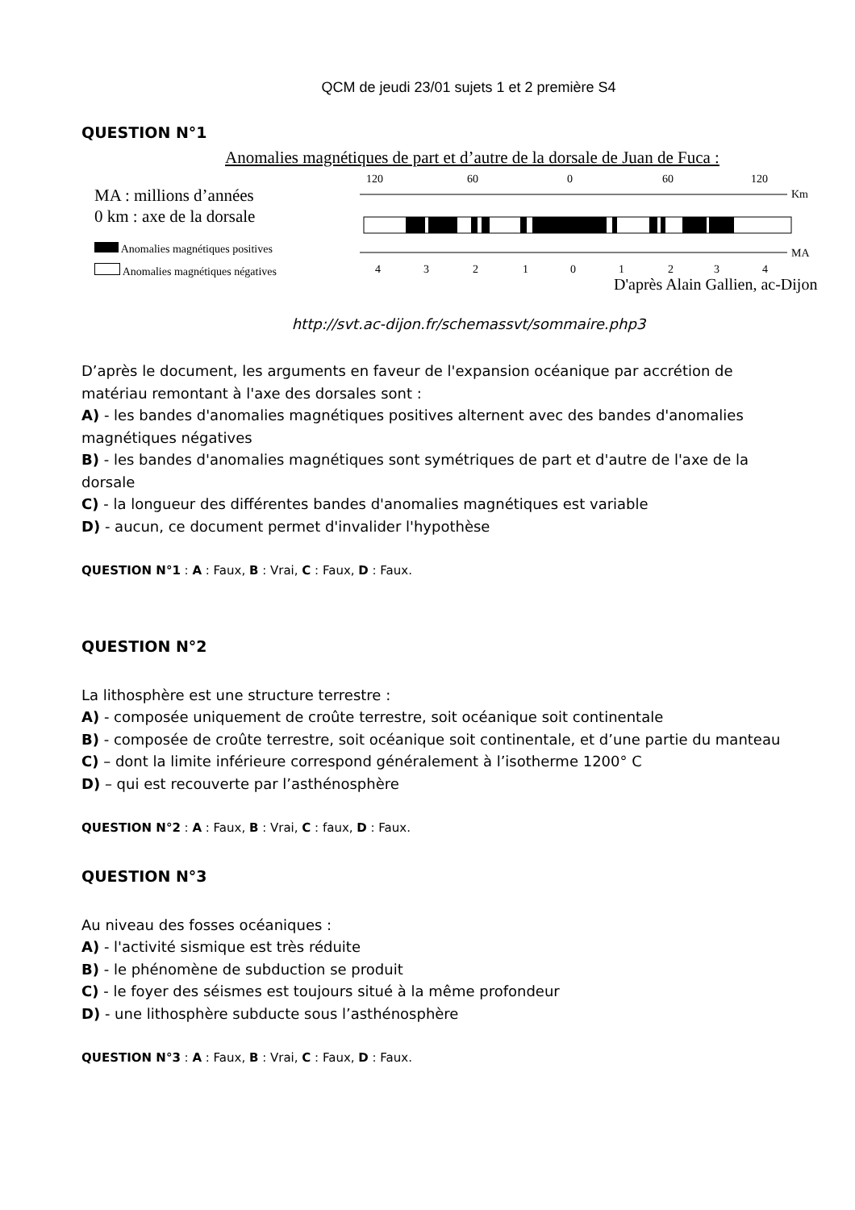QCM de jeudi 23/01 sujets 1 et 2 première S4
QUESTION N°1
Anomalies magnétiques de part et d’autre de la dorsale de Juan de Fuca :
MA : millions d’années
0 km : axe de la dorsale
Anomalies magnétiques positives
Anomalies magnétiques négatives
120
60
0
60
120
Km
MA
4
3
2
1
0
1
2
3
4
D'après Alain Gallien, ac-Dijon
http://svt.ac-dijon.fr/schemassvt/sommaire.php3
D’après le document, les arguments en faveur de l'expansion océanique par accrétion de matériau remontant à l'axe des dorsales sont :
A) - les bandes d'anomalies magnétiques positives alternent avec des bandes d'anomalies magnétiques négatives
B) - les bandes d'anomalies magnétiques sont symétriques de part et d'autre de l'axe de la dorsale
C) - la longueur des différentes bandes d'anomalies magnétiques est variable
D) - aucun, ce document permet d'invalider l'hypothèse
QUESTION N°1 : A : Faux, B : Vrai, C : Faux, D : Faux.
QUESTION N°2
La lithosphère est une structure terrestre :
A) - composée uniquement de croûte terrestre, soit océanique soit continentale
B) - composée de croûte terrestre, soit océanique soit continentale, et d’une partie du manteau
C) – dont la limite inférieure correspond généralement à l’isotherme 1200° C
D) – qui est recouverte par l’asthénosphère
QUESTION N°2 : A : Faux, B : Vrai, C : faux, D : Faux.
QUESTION N°3
Au niveau des fosses océaniques :
A) - l'activité sismique est très réduite
B) - le phénomène de subduction se produit
C) - le foyer des séismes est toujours situé à la même profondeur
D) - une lithosphère subducte sous l’asthénosphère
QUESTION N°3 : A : Faux, B : Vrai, C : Faux, D : Faux.